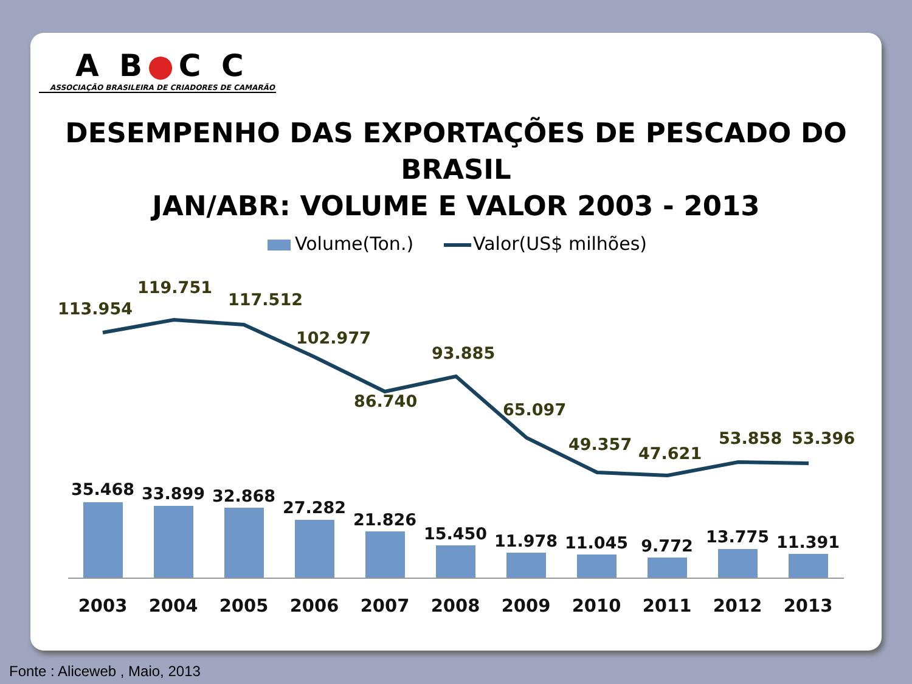A B●C C
ASSOCIAÇÃO BRASILEIRA DE CRIADORES DE CAMARÃO
DESEMPENHO DAS EXPORTAÇÕES DE PESCADO DO BRASIL
JAN/ABR: VOLUME E VALOR 2003 - 2013
Volume(Ton.)
Valor(US$ milhões)
113.954
119.751
117.512
102.977
86.740
93.885
65.097
49.357
47.621
53.858
53.396
35.468
33.899
32.868
27.282
21.826
15.450
11.978
11.045
9.772
13.775
11.391
2003
2004
2005
2006
2007
2008
2009
2010
2011
2012
2013
Fonte : Aliceweb , Maio, 2013